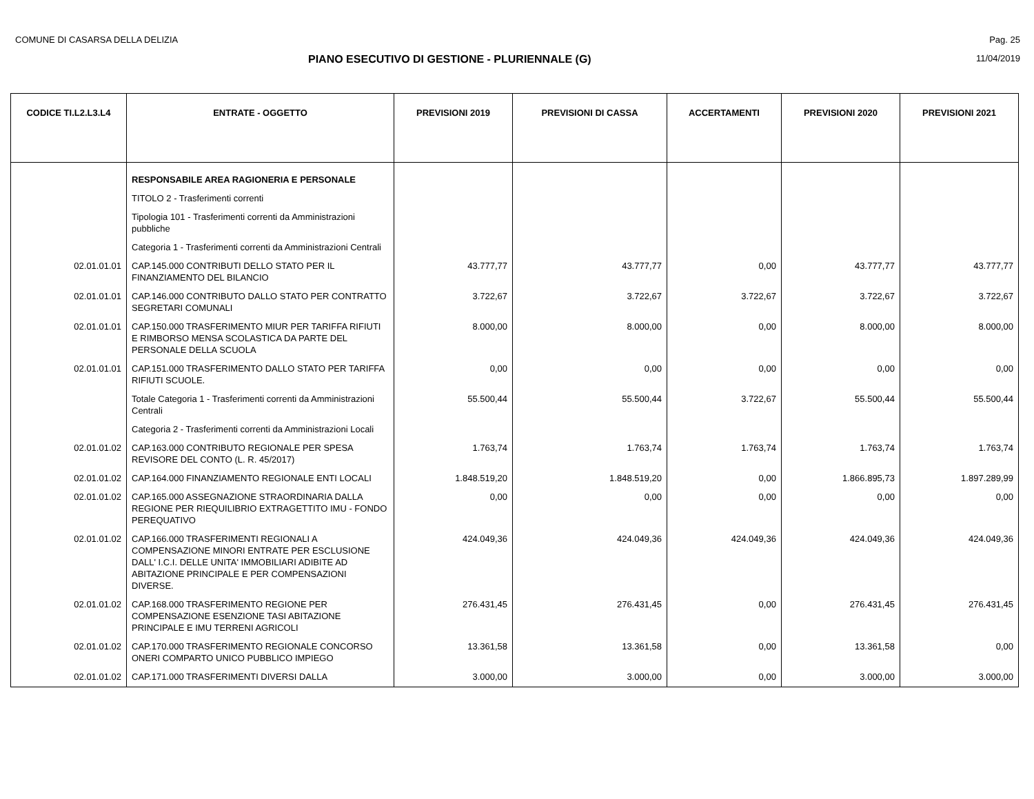COMUNE DI CASARSA DELLA DELIZIA Pag. 25
PIANO ESECUTIVO DI GESTIONE - PLURIENNALE (G)
11/04/2019
| CODICE TI.L2.L3.L4 | ENTRATE - OGGETTO | PREVISIONI 2019 | PREVISIONI DI CASSA | ACCERTAMENTI | PREVISIONI 2020 | PREVISIONI 2021 |
| --- | --- | --- | --- | --- | --- | --- |
| | RESPONSABILE AREA RAGIONERIA E PERSONALE | | | | | |
| | TITOLO 2 - Trasferimenti correnti | | | | | |
| | Tipologia 101 - Trasferimenti correnti da Amministrazioni pubbliche | | | | | |
| | Categoria 1 - Trasferimenti correnti da Amministrazioni Centrali | | | | | |
| 02.01.01.01 | CAP.145.000 CONTRIBUTI DELLO STATO PER IL FINANZIAMENTO DEL BILANCIO | 43.777,77 | 43.777,77 | 0,00 | 43.777,77 | 43.777,77 |
| 02.01.01.01 | CAP.146.000 CONTRIBUTO DALLO STATO PER CONTRATTO SEGRETARI COMUNALI | 3.722,67 | 3.722,67 | 3.722,67 | 3.722,67 | 3.722,67 |
| 02.01.01.01 | CAP.150.000 TRASFERIMENTO MIUR PER TARIFFA RIFIUTI E RIMBORSO MENSA SCOLASTICA DA PARTE DEL PERSONALE DELLA SCUOLA | 8.000,00 | 8.000,00 | 0,00 | 8.000,00 | 8.000,00 |
| 02.01.01.01 | CAP.151.000 TRASFERIMENTO DALLO STATO PER TARIFFA RIFIUTI SCUOLE. | 0,00 | 0,00 | 0,00 | 0,00 | 0,00 |
| | Totale Categoria 1 - Trasferimenti correnti da Amministrazioni Centrali | 55.500,44 | 55.500,44 | 3.722,67 | 55.500,44 | 55.500,44 |
| | Categoria 2 - Trasferimenti correnti da Amministrazioni Locali | | | | | |
| 02.01.01.02 | CAP.163.000 CONTRIBUTO REGIONALE PER SPESA REVISORE DEL CONTO (L. R. 45/2017) | 1.763,74 | 1.763,74 | 1.763,74 | 1.763,74 | 1.763,74 |
| 02.01.01.02 | CAP.164.000 FINANZIAMENTO REGIONALE ENTI LOCALI | 1.848.519,20 | 1.848.519,20 | 0,00 | 1.866.895,73 | 1.897.289,99 |
| 02.01.01.02 | CAP.165.000 ASSEGNAZIONE STRAORDINARIA DALLA REGIONE PER RIEQUILIBRIO EXTRAGETTITO IMU - FONDO PEREQUATIVO | 0,00 | 0,00 | 0,00 | 0,00 | 0,00 |
| 02.01.01.02 | CAP.166.000 TRASFERIMENTI REGIONALI A COMPENSAZIONE MINORI ENTRATE PER ESCLUSIONE DALL' I.C.I. DELLE UNITA' IMMOBILIARI ADIBITE AD ABITAZIONE PRINCIPALE E PER COMPENSAZIONI DIVERSE. | 424.049,36 | 424.049,36 | 424.049,36 | 424.049,36 | 424.049,36 |
| 02.01.01.02 | CAP.168.000 TRASFERIMENTO REGIONE PER COMPENSAZIONE ESENZIONE TASI ABITAZIONE PRINCIPALE E IMU TERRENI AGRICOLI | 276.431,45 | 276.431,45 | 0,00 | 276.431,45 | 276.431,45 |
| 02.01.01.02 | CAP.170.000 TRASFERIMENTO REGIONALE CONCORSO ONERI COMPARTO UNICO PUBBLICO IMPIEGO | 13.361,58 | 13.361,58 | 0,00 | 13.361,58 | 0,00 |
| 02.01.01.02 | CAP.171.000 TRASFERIMENTI DIVERSI DALLA | 3.000,00 | 3.000,00 | 0,00 | 3.000,00 | 3.000,00 |